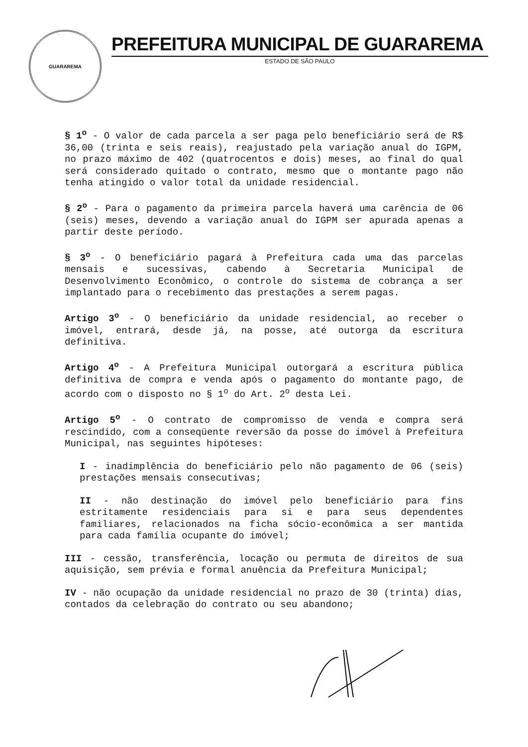GUARAREMA
PREFEITURA MUNICIPAL DE GUARAREMA
ESTADO DE SÃO PAULO
§ 1<sup>o</sup> - O valor de cada parcela a ser paga pelo beneficiário será de R$ 36,00 (trinta e seis reais), reajustado pela variação anual do IGPM, no prazo máximo de 402 (quatrocentos e dois) meses, ao final do qual será considerado quitado o contrato, mesmo que o montante pago não tenha atingido o valor total da unidade residencial.
§ 2<sup>o</sup> - Para o pagamento da primeira parcela haverá uma carência de 06 (seis) meses, devendo a variação anual do IGPM ser apurada apenas a partir deste período.
§ 3<sup>o</sup> - O beneficiário pagará à Prefeitura cada uma das parcelas mensais e sucessivas, cabendo à Secretaria Municipal de Desenvolvimento Econômico, o controle do sistema de cobrança a ser implantado para o recebimento das prestações a serem pagas.
Artigo 3<sup>o</sup> - O beneficiário da unidade residencial, ao receber o imóvel, entrará, desde já, na posse, até outorga da escritura definitiva.
Artigo 4<sup>o</sup> - A Prefeitura Municipal outorgará a escritura pública definitiva de compra e venda após o pagamento do montante pago, de acordo com o disposto no § 1<sup>o</sup> do Art. 2<sup>o</sup> desta Lei.
Artigo 5<sup>o</sup> - O contrato de compromisso de venda e compra será rescindido, com a conseqüente reversão da posse do imóvel à Prefeitura Municipal, nas seguintes hipóteses:
I - inadimplência do beneficiário pelo não pagamento de 06 (seis) prestações mensais consecutivas;
II - não destinação do imóvel pelo beneficiário para fins estritamente residenciais para si e para seus dependentes familiares, relacionados na ficha sócio-econômica a ser mantida para cada família ocupante do imóvel;
III - cessão, transferência, locação ou permuta de direitos de sua aquisição, sem prévia e formal anuência da Prefeitura Municipal;
IV - não ocupação da unidade residencial no prazo de 30 (trinta) dias, contados da celebração do contrato ou seu abandono;